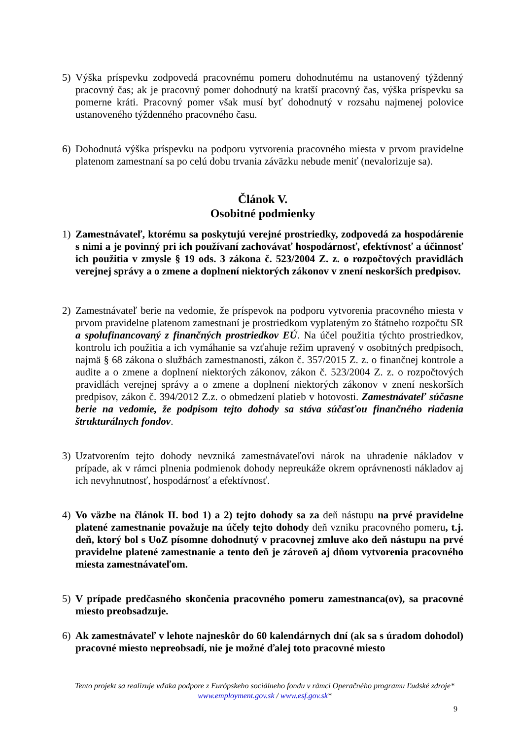5) Výška príspevku zodpovedá pracovnému pomeru dohodnutému na ustanovený týždenný pracovný čas; ak je pracovný pomer dohodnutý na kratší pracovný čas, výška príspevku sa pomerne kráti. Pracovný pomer však musí byť dohodnutý v rozsahu najmenej polovice ustanoveného týždenného pracovného času.
6) Dohodnutá výška príspevku na podporu vytvorenia pracovného miesta v prvom pravidelne platenom zamestnaní sa po celú dobu trvania záväzku nebude meniť (nevalorizuje sa).
Článok V.
Osobitné podmienky
1) Zamestnávateľ, ktorému sa poskytujú verejné prostriedky, zodpovedá za hospodárenie s nimi a je povinný pri ich používaní zachovávať hospodárnosť, efektívnosť a účinnosť ich použitia v zmysle § 19 ods. 3 zákona č. 523/2004 Z. z. o rozpočtových pravidlách verejnej správy a o zmene a doplnení niektorých zákonov v znení neskorších predpisov.
2) Zamestnávateľ berie na vedomie, že príspevok na podporu vytvorenia pracovného miesta v prvom pravidelne platenom zamestnaní je prostriedkom vyplateným zo štátneho rozpočtu SR a spolufinancovaný z finančných prostriedkov EÚ. Na účel použitia týchto prostriedkov, kontrolu ich použitia a ich vymáhanie sa vzťahuje režim upravený v osobitných predpisoch, najmä § 68 zákona o službách zamestnanosti, zákon č. 357/2015 Z. z. o finančnej kontrole a audite a o zmene a doplnení niektorých zákonov, zákon č. 523/2004 Z. z. o rozpočtových pravidlách verejnej správy a o zmene a doplnení niektorých zákonov v znení neskorších predpisov, zákon č. 394/2012 Z.z. o obmedzení platieb v hotovosti. Zamestnávateľ súčasne berie na vedomie, že podpisom tejto dohody sa stáva súčasťou finančného riadenia štrukturálnych fondov.
3) Uzatvorením tejto dohody nevzniká zamestnávateľovi nárok na uhradenie nákladov v prípade, ak v rámci plnenia podmienok dohody nepreukáže okrem oprávnenosti nákladov aj ich nevyhnutnosť, hospodárnosť a efektívnosť.
4) Vo väzbe na článok II. bod 1) a 2) tejto dohody sa za deň nástupu na prvé pravidelne platené zamestnanie považuje na účely tejto dohody deň vzniku pracovného pomeru, t.j. deň, ktorý bol s UoZ písomne dohodnutý v pracovnej zmluve ako deň nástupu na prvé pravidelne platené zamestnanie a tento deň je zároveň aj dňom vytvorenia pracovného miesta zamestnávateľom.
5) V prípade predčasného skončenia pracovného pomeru zamestnanca(ov), sa pracovné miesto preobsadzuje.
6) Ak zamestnávateľ v lehote najneskôr do 60 kalendárnych dní (ak sa s úradom dohodol) pracovné miesto nepreobsadí, nie je možné ďalej toto pracovné miesto
Tento projekt sa realizuje vďaka podpore z Európskeho sociálneho fondu v rámci Operačného programu Ľudské zdroje*
www.employment.gov.sk / www.esf.gov.sk*
9